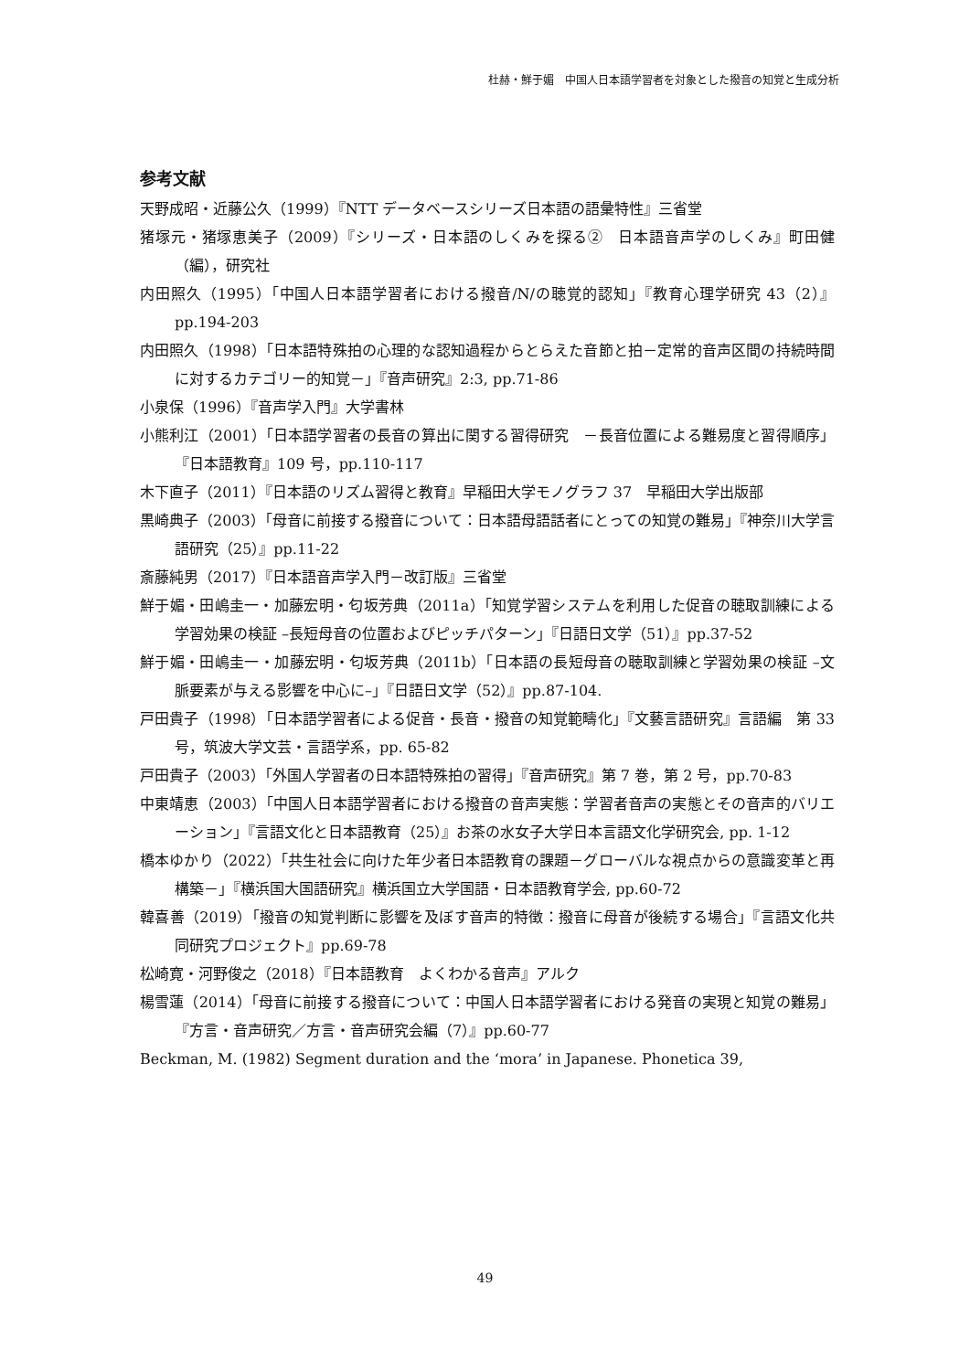杜赫・鮮于媚　中国人日本語学習者を対象とした撥音の知覚と生成分析
参考文献
天野成昭・近藤公久（1999）『NTT データベースシリーズ日本語の語彙特性』三省堂
猪塚元・猪塚恵美子（2009）『シリーズ・日本語のしくみを探る②　日本語音声学のしくみ』町田健（編），研究社
内田照久（1995）「中国人日本語学習者における撥音/N/の聴覚的認知」『教育心理学研究 43（2）』pp.194-203
内田照久（1998）「日本語特殊拍の心理的な認知過程からとらえた音節と拍－定常的音声区間の持続時間に対するカテゴリー的知覚－」『音声研究』2:3, pp.71-86
小泉保（1996）『音声学入門』大学書林
小熊利江（2001）「日本語学習者の長音の算出に関する習得研究　－長音位置による難易度と習得順序」『日本語教育』109 号，pp.110-117
木下直子（2011）『日本語のリズム習得と教育』早稲田大学モノグラフ 37　早稲田大学出版部
黒崎典子（2003）「母音に前接する撥音について：日本語母語話者にとっての知覚の難易」『神奈川大学言語研究（25）』pp.11-22
斎藤純男（2017）『日本語音声学入門－改訂版』三省堂
鮮于媚・田嶋圭一・加藤宏明・匂坂芳典（2011a）「知覚学習システムを利用した促音の聴取訓練による学習効果の検証 –長短母音の位置およびピッチパターン」『日語日文学（51）』pp.37-52
鮮于媚・田嶋圭一・加藤宏明・匂坂芳典（2011b）「日本語の長短母音の聴取訓練と学習効果の検証 –文脈要素が与える影響を中心に–」『日語日文学（52）』pp.87-104.
戸田貴子（1998）「日本語学習者による促音・長音・撥音の知覚範疇化」『文藝言語研究』言語編　第 33 号，筑波大学文芸・言語学系，pp. 65-82
戸田貴子（2003）「外国人学習者の日本語特殊拍の習得」『音声研究』第 7 巻，第 2 号，pp.70-83
中東靖恵（2003）「中国人日本語学習者における撥音の音声実態：学習者音声の実態とその音声的バリエーション」『言語文化と日本語教育（25）』お茶の水女子大学日本言語文化学研究会, pp. 1-12
橋本ゆかり（2022）「共生社会に向けた年少者日本語教育の課題－グローバルな視点からの意識変革と再構築－」『横浜国大国語研究』横浜国立大学国語・日本語教育学会, pp.60-72
韓喜善（2019）「撥音の知覚判断に影響を及ぼす音声的特徴：撥音に母音が後続する場合」『言語文化共同研究プロジェクト』pp.69-78
松崎寛・河野俊之（2018）『日本語教育　よくわかる音声』アルク
楊雪蓮（2014）「母音に前接する撥音について：中国人日本語学習者における発音の実現と知覚の難易」『方言・音声研究／方言・音声研究会編（7）』pp.60-77
Beckman, M. (1982) Segment duration and the ‘mora’ in Japanese. Phonetica 39,
49